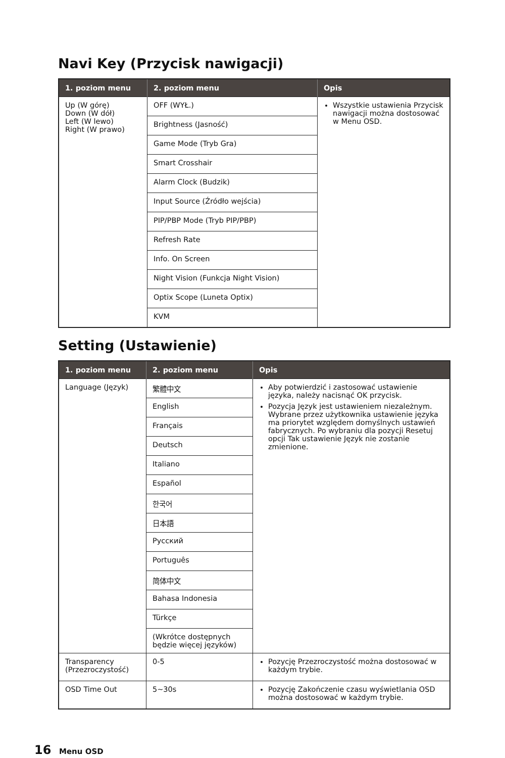Navi Key (Przycisk nawigacji)
| 1. poziom menu | 2. poziom menu | Opis |
| --- | --- | --- |
| Up (W górę) Down (W dół) Left (W lewo) Right (W prawo) | OFF (WYŁ.) | Wszystkie ustawienia Przycisk nawigacji można dostosować w Menu OSD. |
| | Brightness (Jasność) | |
| | Game Mode (Tryb Gra) | |
| | Smart Crosshair | |
| | Alarm Clock (Budzik) | |
| | Input Source (Źródło wejścia) | |
| | PIP/PBP Mode (Tryb PIP/PBP) | |
| | Refresh Rate | |
| | Info. On Screen | |
| | Night Vision (Funkcja Night Vision) | |
| | Optix Scope (Luneta Optix) | |
| | KVM | |
Setting (Ustawienie)
| 1. poziom menu | 2. poziom menu | Opis |
| --- | --- | --- |
| Language (Język) | 繁體中文 | Aby potwierdzić i zastosować ustawienie języka, należy nacisnąć OK przycisk. Pozycja Język jest ustawieniem niezależnym. Wybrane przez użytkownika ustawienie języka ma priorytet względem domyślnych ustawień fabrycznych. Po wybraniu dla pozycji Resetuj opcji Tak ustawienie Język nie zostanie zmienione. |
| | English | |
| | Français | |
| | Deutsch | |
| | Italiano | |
| | Español | |
| | 한국어 | |
| | 日本語 | |
| | Русский | |
| | Português | |
| | 简体中文 | |
| | Bahasa Indonesia | |
| | Türkçe | |
| | (Wkrótce dostępnych będzie więcej języków) | |
| Transparency (Przezroczystość) | 0-5 | Pozycję Przezroczystość można dostosować w każdym trybie. |
| OSD Time Out | 5~30s | Pozycję Zakończenie czasu wyświetlania OSD można dostosować w każdym trybie. |
16 Menu OSD